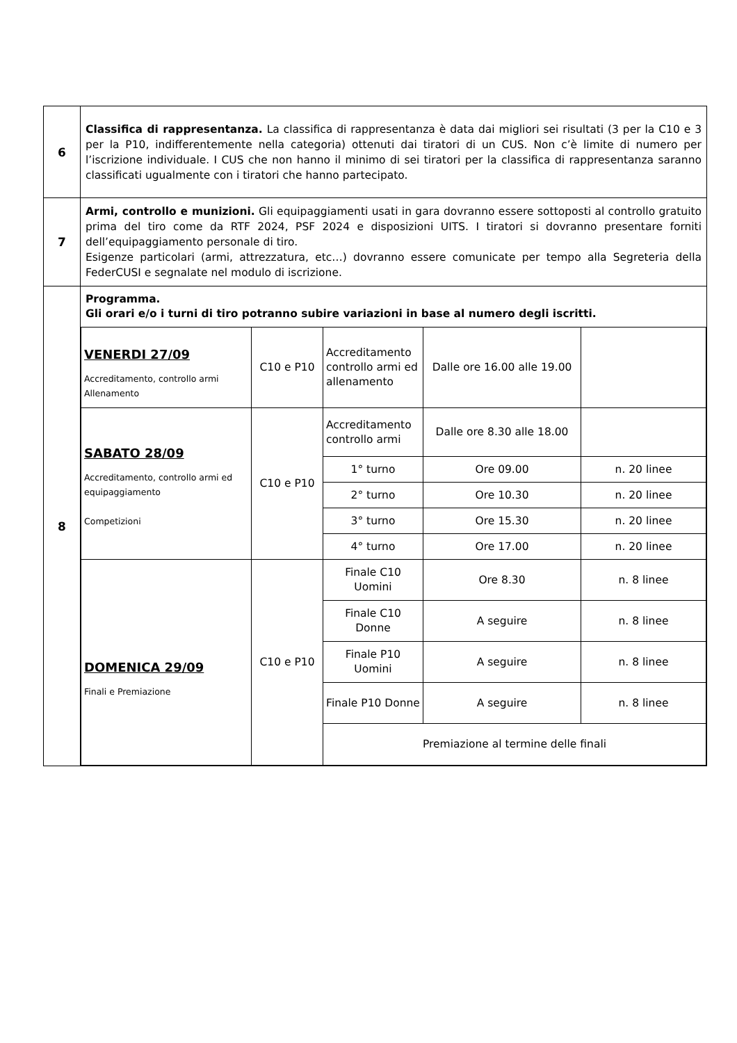| 6 | Classifica di rappresentanza. La classifica di rappresentanza è data dai migliori sei risultati (3 per la C10 e 3 per la P10, indifferentemente nella categoria) ottenuti dai tiratori di un CUS. Non c’è limite di numero per l’iscrizione individuale. I CUS che non hanno il minimo di sei tiratori per la classifica di rappresentanza saranno classificati ugualmente con i tiratori che hanno partecipato. |
| 7 | Armi, controllo e munizioni. Gli equipaggiamenti usati in gara dovranno essere sottoposti al controllo gratuito prima del tiro come da RTF 2024, PSF 2024 e disposizioni UITS. I tiratori si dovranno presentare forniti dell’equipaggiamento personale di tiro. Esigenze particolari (armi, attrezzatura, etc…) dovranno essere comunicate per tempo alla Segreteria della FederCUSI e segnalate nel modulo di iscrizione. |
| 8 | Programma. Gli orari e/o i turni di tiro potranno subire variazioni in base al numero degli iscritti. / VENERDI 27/09 Accreditamento, controllo armi Allenamento / C10 e P10 / Accreditamento controllo armi ed allenamento / Dalle ore 16.00 alle 19.00 / / / SABATO 28/09 Accreditamento, controllo armi ed equipaggiamento Competizioni / C10 e P10 / Accreditamento controllo armi / Dalle ore 8.30 alle 18.00 / / / / / 1° turno / Ore 09.00 / n. 20 linee / / / / 2° turno / Ore 10.30 / n. 20 linee / / / / 3° turno / Ore 15.30 / n. 20 linee / / / / 4° turno / Ore 17.00 / n. 20 linee / / DOMENICA 29/09 Finali e Premiazione / C10 e P10 / Finale C10 Uomini / Ore 8.30 / n. 8 linee / / / / Finale C10 Donne / A seguire / n. 8 linee / / / / Finale P10 Uomini / A seguire / n. 8 linee / / / / Finale P10 Donne / A seguire / n. 8 linee / / / / Premiazione al termine delle finali / / / |